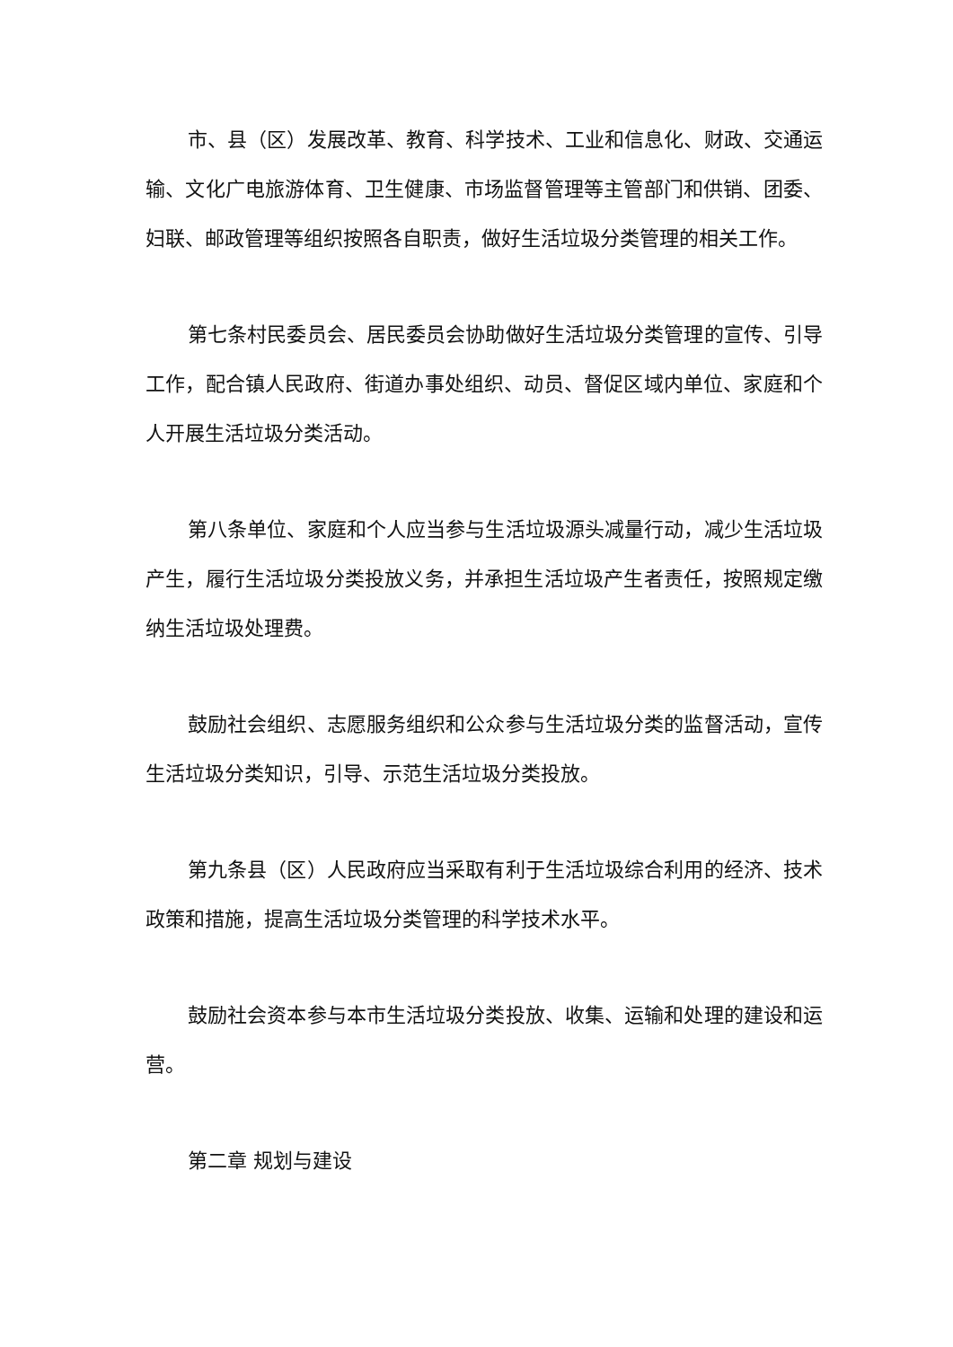市、县（区）发展改革、教育、科学技术、工业和信息化、财政、交通运输、文化广电旅游体育、卫生健康、市场监督管理等主管部门和供销、团委、妇联、邮政管理等组织按照各自职责，做好生活垃圾分类管理的相关工作。
第七条村民委员会、居民委员会协助做好生活垃圾分类管理的宣传、引导工作，配合镇人民政府、街道办事处组织、动员、督促区域内单位、家庭和个人开展生活垃圾分类活动。
第八条单位、家庭和个人应当参与生活垃圾源头减量行动，减少生活垃圾产生，履行生活垃圾分类投放义务，并承担生活垃圾产生者责任，按照规定缴纳生活垃圾处理费。
鼓励社会组织、志愿服务组织和公众参与生活垃圾分类的监督活动，宣传生活垃圾分类知识，引导、示范生活垃圾分类投放。
第九条县（区）人民政府应当采取有利于生活垃圾综合利用的经济、技术政策和措施，提高生活垃圾分类管理的科学技术水平。
鼓励社会资本参与本市生活垃圾分类投放、收集、运输和处理的建设和运营。
第二章 规划与建设